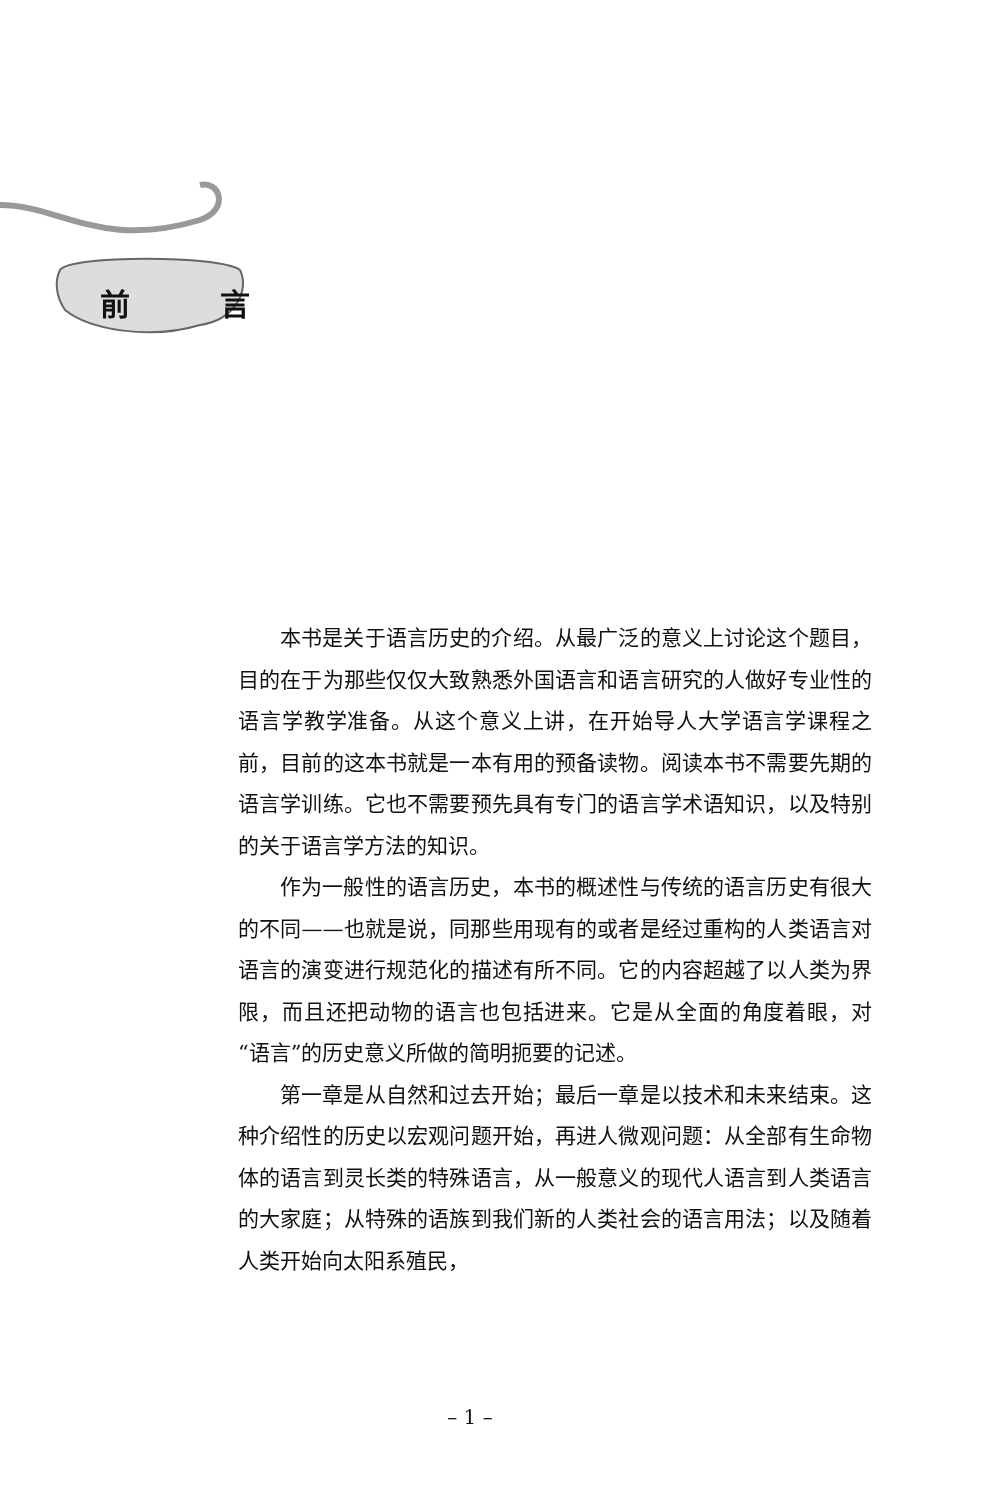前 言
本书是关于语言历史的介绍。从最广泛的意义上讨论这个题目，目的在于为那些仅仅大致熟悉外国语言和语言研究的人做好专业性的语言学教学准备。从这个意义上讲，在开始导人大学语言学课程之前，目前的这本书就是一本有用的预备读物。阅读本书不需要先期的语言学训练。它也不需要预先具有专门的语言学术语知识，以及特别的关于语言学方法的知识。
作为一般性的语言历史，本书的概述性与传统的语言历史有很大的不同——也就是说，同那些用现有的或者是经过重构的人类语言对语言的演变进行规范化的描述有所不同。它的内容超越了以人类为界限，而且还把动物的语言也包括进来。它是从全面的角度着眼，对“语言”的历史意义所做的简明扼要的记述。
第一章是从自然和过去开始；最后一章是以技术和未来结束。这种介绍性的历史以宏观问题开始，再进人微观问题：从全部有生命物体的语言到灵长类的特殊语言，从一般意义的现代人语言到人类语言的大家庭；从特殊的语族到我们新的人类社会的语言用法；以及随着人类开始向太阳系殖民，
– 1 –